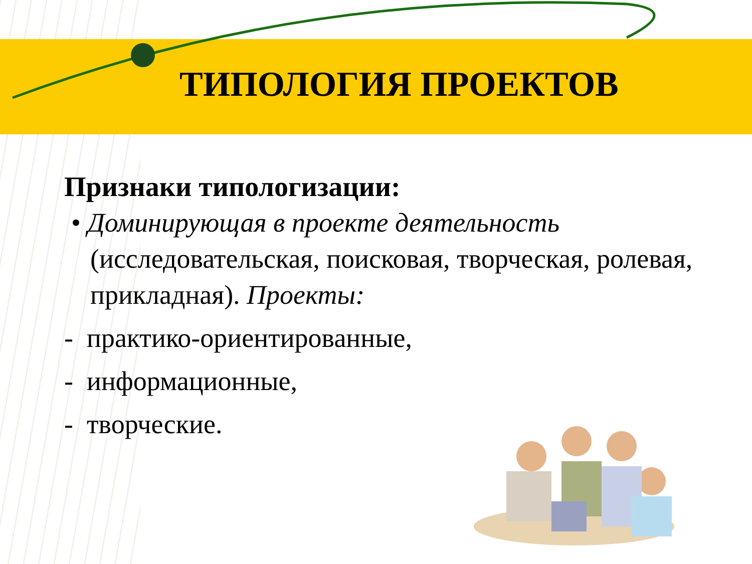ТИПОЛОГИЯ ПРОЕКТОВ
Признаки типологизации:
• Доминирующая в проекте деятельность
(исследовательская, поисковая, творческая, ролевая, прикладная). Проекты:
- практико-ориентированные,
- информационные,
- творческие.